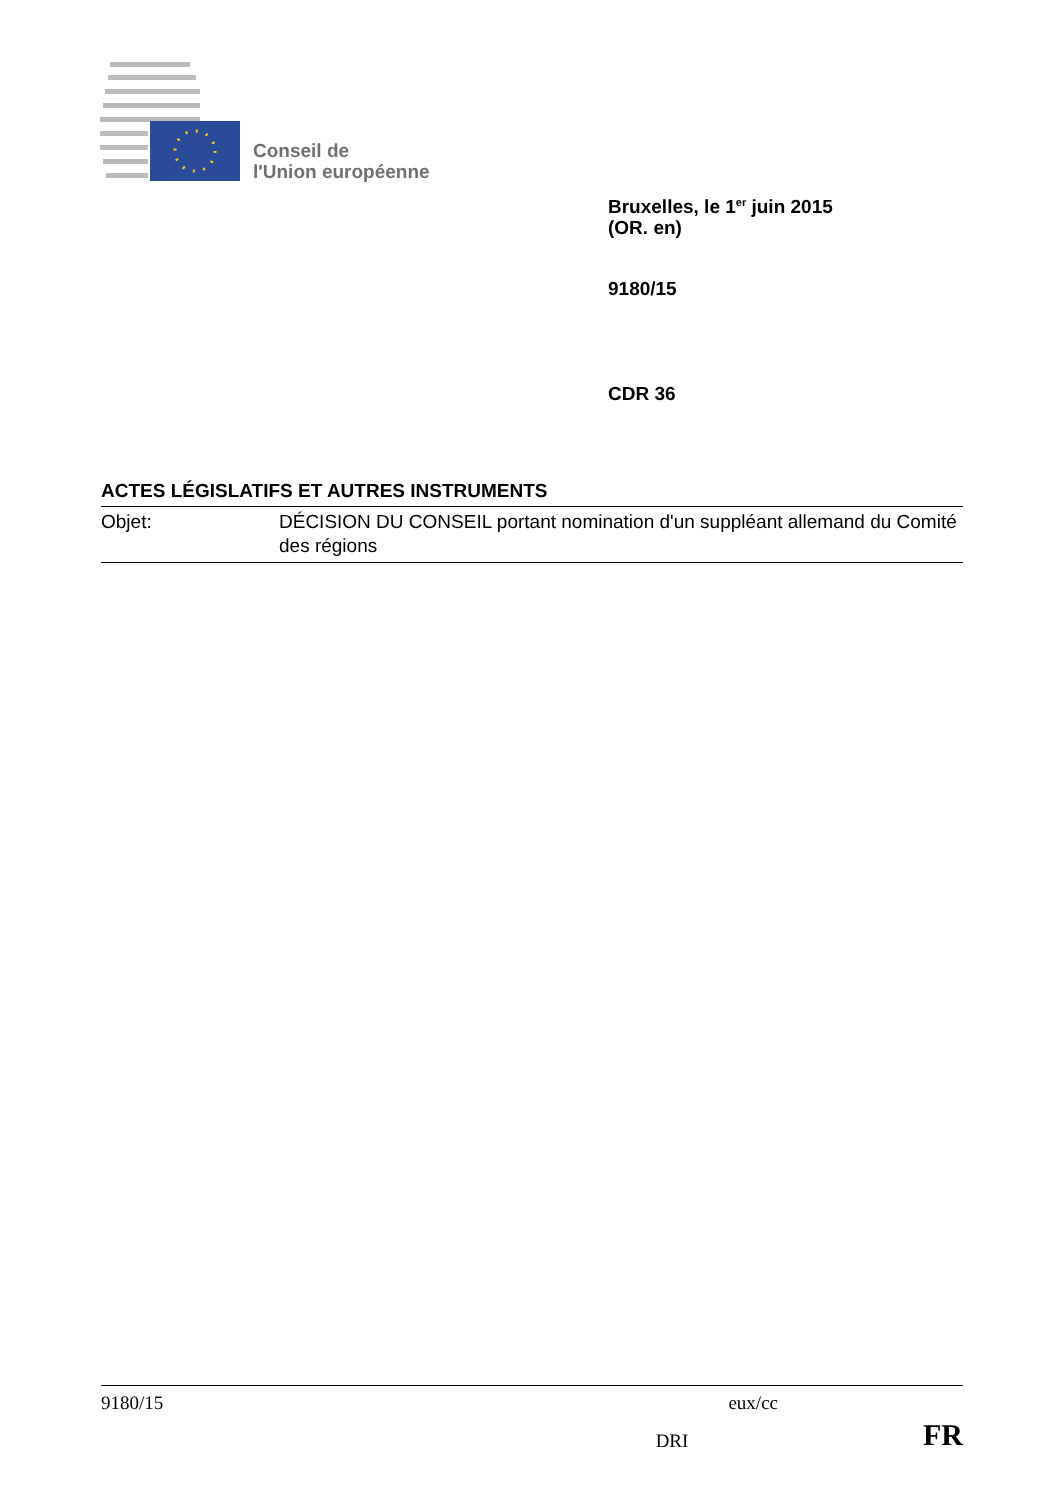Conseil de
l'Union européenne
Bruxelles, le 1<sup>er</sup> juin 2015
(OR. en)
9180/15
CDR 36
ACTES LÉGISLATIFS ET AUTRES INSTRUMENTS
Objet: DÉCISION DU CONSEIL portant nomination d'un suppléant allemand du Comité des régions
9180/15 eux/cc
DRI FR